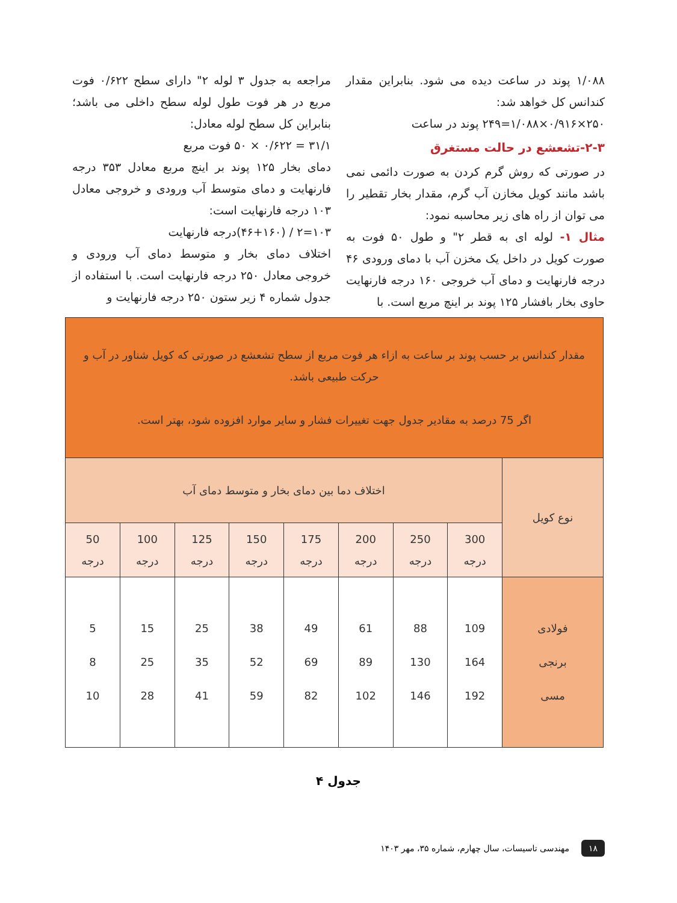۱/۰۸۸ پوند در ساعت دیده می شود. بنابراین مقدار کندانس کل خواهد شد:
۲۵۰×۰/۹۱۶×۱/۰۸۸=۲۴۹ پوند در ساعت
۲-۳-تشعشع در حالت مستغرق
در صورتی که روش گرم کردن به صورت دائمی نمی باشد مانند کویل مخازن آب گرم، مقدار بخار تقطیر را می توان از راه های زیر محاسبه نمود:
مثال ۱- لوله ای به قطر ۲" و طول ۵۰ فوت به صورت کویل در داخل یک مخزن آب با دمای ورودی ۴۶ درجه فارنهایت و دمای آب خروجی ۱۶۰ درجه فارنهایت حاوی بخار بافشار ۱۲۵ پوند بر اینچ مربع است. با
مراجعه به جدول ۳ لوله ۲" دارای سطح ۰/۶۲۲ فوت مربع در هر فوت طول لوله سطح داخلی می باشد؛ بنابراین کل سطح لوله معادل:
۳۱/۱ = ۰/۶۲۲ × ۵۰ فوت مربع
دمای بخار ۱۲۵ پوند بر اینچ مربع معادل ۳۵۳ درجه فارنهایت و دمای متوسط آب ورودی و خروجی معادل ۱۰۳ درجه فارنهایت است:
۱۰۳=۲ / (۴۶+۱۶۰)درجه فارنهایت
اختلاف دمای بخار و متوسط دمای آب ورودی و خروجی معادل ۲۵۰ درجه فارنهایت است. با استفاده از جدول شماره ۴ زیر ستون ۲۵۰ درجه فارنهایت و
| مقدار کندانس بر حسب پوند بر ساعت به ازاء هر فوت مربع از سطح تشعشع در صورتی که کویل شناور در آب و حرکت طبیعی باشد. اگر 75 درصد به مقادیر جدول جهت تغییرات فشار و سایر موارد افزوده شود، بهتر است. | | | | | | | | |
| نوع کویل | اختلاف دما بین دمای بخار و متوسط دمای آب | | | | | | | |
| | 300 درجه | 250 درجه | 200 درجه | 175 درجه | 150 درجه | 125 درجه | 100 درجه | 50 درجه |
| فولادی برنجی مسی | 109 164 192 | 88 130 146 | 61 89 102 | 49 69 82 | 38 52 59 | 25 35 41 | 15 25 28 | 5 8 10 |
جدول ۴
۱۸ مهندسی تاسیسات، سال چهارم، شماره ۳۵، مهر ۱۴۰۳